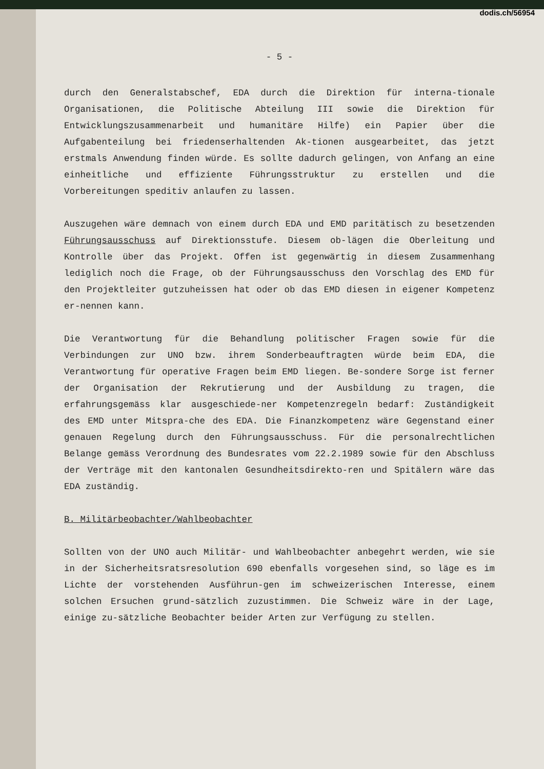dodis.ch/56954
- 5 -
durch den Generalstabschef, EDA durch die Direktion für interna-tionale Organisationen, die Politische Abteilung III sowie die Direktion für Entwicklungszusammenarbeit und humanitäre Hilfe) ein Papier über die Aufgabenteilung bei friedenserhaltenden Ak-tionen ausgearbeitet, das jetzt erstmals Anwendung finden würde. Es sollte dadurch gelingen, von Anfang an eine einheitliche und effiziente Führungsstruktur zu erstellen und die Vorbereitungen speditiv anlaufen zu lassen.
Auszugehen wäre demnach von einem durch EDA und EMD paritätisch zu besetzenden Führungsausschuss auf Direktionsstufe. Diesem ob-lägen die Oberleitung und Kontrolle über das Projekt. Offen ist gegenwärtig in diesem Zusammenhang lediglich noch die Frage, ob der Führungsausschuss den Vorschlag des EMD für den Projektleiter gutzuheissen hat oder ob das EMD diesen in eigener Kompetenz er-nennen kann.
Die Verantwortung für die Behandlung politischer Fragen sowie für die Verbindungen zur UNO bzw. ihrem Sonderbeauftragten würde beim EDA, die Verantwortung für operative Fragen beim EMD liegen. Be-sondere Sorge ist ferner der Organisation der Rekrutierung und der Ausbildung zu tragen, die erfahrungsgemäss klar ausgeschiede-ner Kompetenzregeln bedarf: Zuständigkeit des EMD unter Mitspra-che des EDA. Die Finanzkompetenz wäre Gegenstand einer genauen Regelung durch den Führungsausschuss. Für die personalrechtlichen Belange gemäss Verordnung des Bundesrates vom 22.2.1989 sowie für den Abschluss der Verträge mit den kantonalen Gesundheitsdirekto-ren und Spitälern wäre das EDA zuständig.
B. Militärbeobachter/Wahlbeobachter
Sollten von der UNO auch Militär- und Wahlbeobachter anbegehrt werden, wie sie in der Sicherheitsratsresolution 690 ebenfalls vorgesehen sind, so läge es im Lichte der vorstehenden Ausführun-gen im schweizerischen Interesse, einem solchen Ersuchen grund-sätzlich zuzustimmen. Die Schweiz wäre in der Lage, einige zu-sätzliche Beobachter beider Arten zur Verfügung zu stellen.